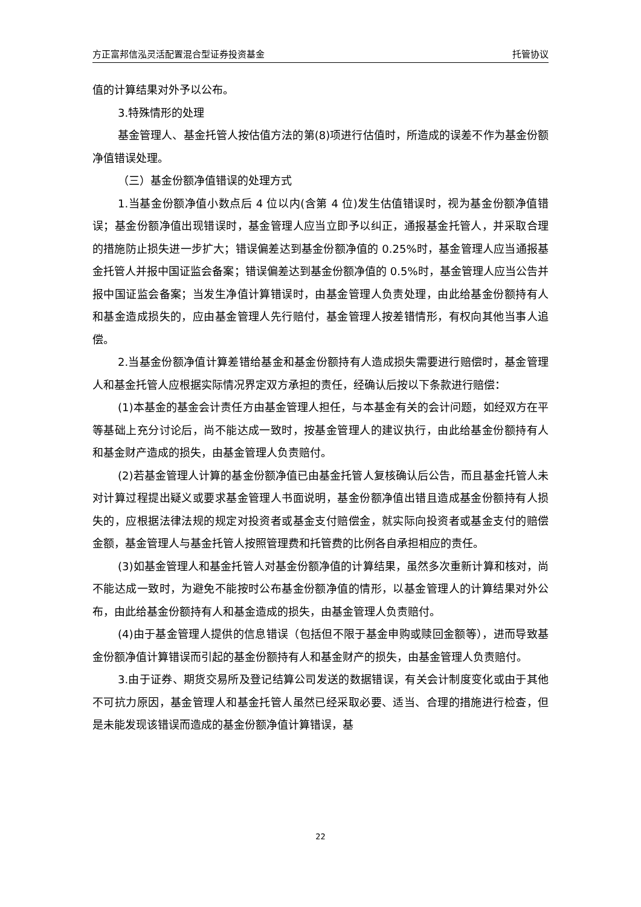方正富邦信泓灵活配置混合型证券投资基金 托管协议
值的计算结果对外予以公布。
3.特殊情形的处理
基金管理人、基金托管人按估值方法的第(8)项进行估值时，所造成的误差不作为基金份额净值错误处理。
（三）基金份额净值错误的处理方式
1.当基金份额净值小数点后 4 位以内(含第 4 位)发生估值错误时，视为基金份额净值错误；基金份额净值出现错误时，基金管理人应当立即予以纠正，通报基金托管人，并采取合理的措施防止损失进一步扩大；错误偏差达到基金份额净值的 0.25%时，基金管理人应当通报基金托管人并报中国证监会备案；错误偏差达到基金份额净值的 0.5%时，基金管理人应当公告并报中国证监会备案；当发生净值计算错误时，由基金管理人负责处理，由此给基金份额持有人和基金造成损失的，应由基金管理人先行赔付，基金管理人按差错情形，有权向其他当事人追偿。
2.当基金份额净值计算差错给基金和基金份额持有人造成损失需要进行赔偿时，基金管理人和基金托管人应根据实际情况界定双方承担的责任，经确认后按以下条款进行赔偿：
(1)本基金的基金会计责任方由基金管理人担任，与本基金有关的会计问题，如经双方在平等基础上充分讨论后，尚不能达成一致时，按基金管理人的建议执行，由此给基金份额持有人和基金财产造成的损失，由基金管理人负责赔付。
(2)若基金管理人计算的基金份额净值已由基金托管人复核确认后公告，而且基金托管人未对计算过程提出疑义或要求基金管理人书面说明，基金份额净值出错且造成基金份额持有人损失的，应根据法律法规的规定对投资者或基金支付赔偿金，就实际向投资者或基金支付的赔偿金额，基金管理人与基金托管人按照管理费和托管费的比例各自承担相应的责任。
(3)如基金管理人和基金托管人对基金份额净值的计算结果，虽然多次重新计算和核对，尚不能达成一致时，为避免不能按时公布基金份额净值的情形，以基金管理人的计算结果对外公布，由此给基金份额持有人和基金造成的损失，由基金管理人负责赔付。
(4)由于基金管理人提供的信息错误（包括但不限于基金申购或赎回金额等），进而导致基金份额净值计算错误而引起的基金份额持有人和基金财产的损失，由基金管理人负责赔付。
3.由于证券、期货交易所及登记结算公司发送的数据错误，有关会计制度变化或由于其他不可抗力原因，基金管理人和基金托管人虽然已经采取必要、适当、合理的措施进行检查，但是未能发现该错误而造成的基金份额净值计算错误，基
22